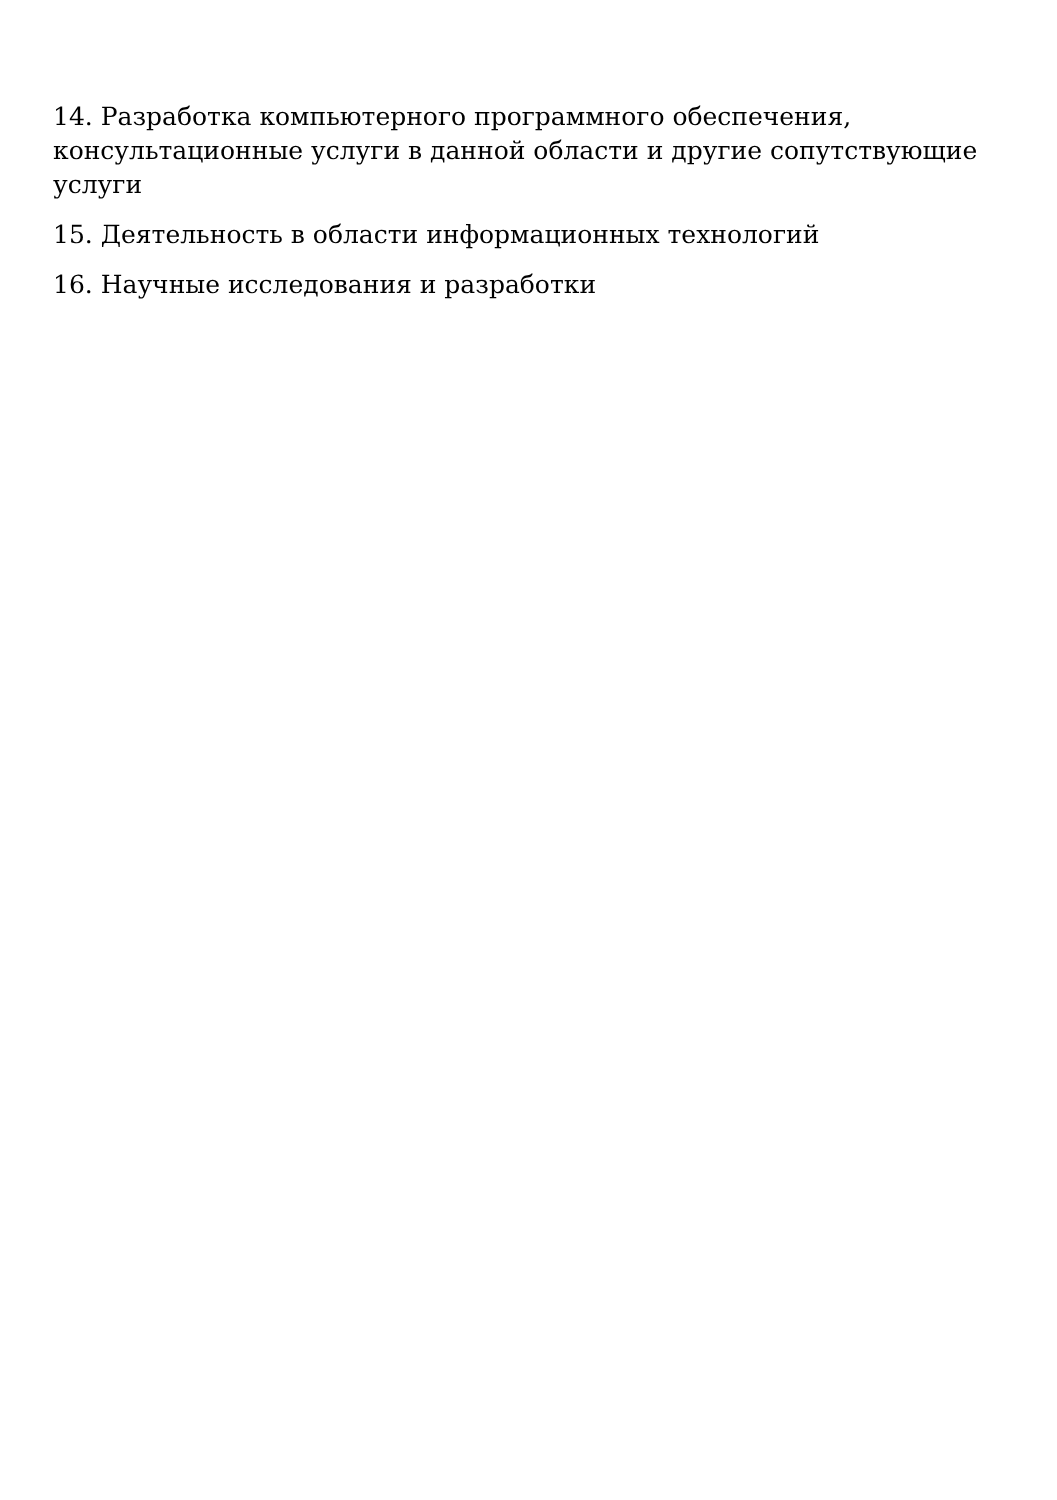14. Разработка компьютерного программного обеспечения, консультационные услуги в данной области и другие сопутствующие услуги
15. Деятельность в области информационных технологий
16. Научные исследования и разработки